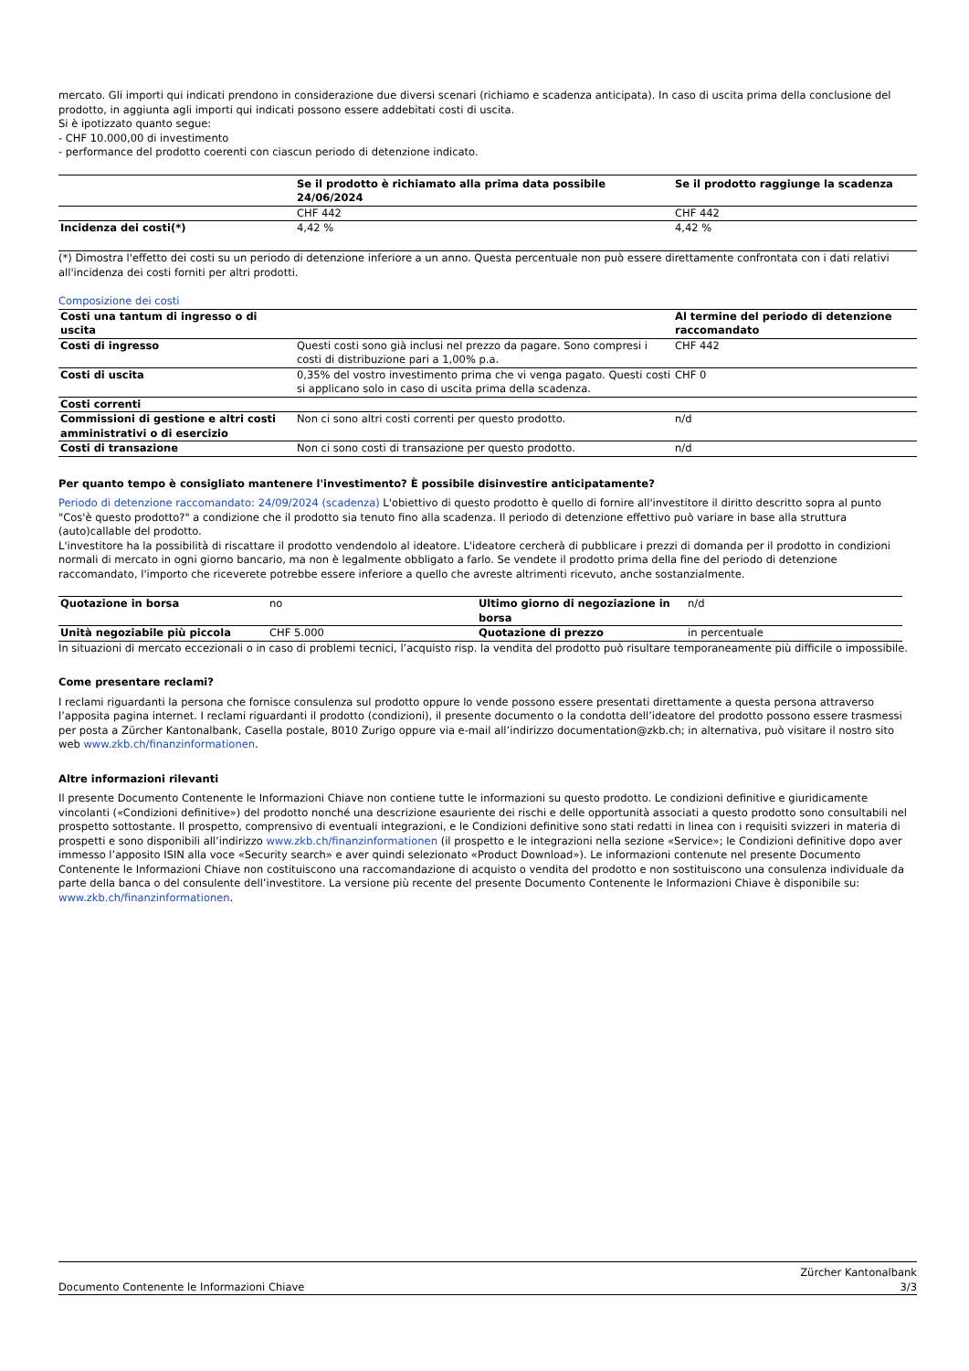mercato. Gli importi qui indicati prendono in considerazione due diversi scenari (richiamo e scadenza anticipata). In caso di uscita prima della conclusione del prodotto, in aggiunta agli importi qui indicati possono essere addebitati costi di uscita.
Si è ipotizzato quanto segue:
- CHF 10.000,00 di investimento
- performance del prodotto coerenti con ciascun periodo di detenzione indicato.
| | Se il prodotto è richiamato alla prima data possibile 24/06/2024 | Se il prodotto raggiunge la scadenza |
| --- | --- | --- |
| | CHF 442 | CHF 442 |
| Incidenza dei costi(*) | 4,42 % | 4,42 % |
(*) Dimostra l'effetto dei costi su un periodo di detenzione inferiore a un anno. Questa percentuale non può essere direttamente confrontata con i dati relativi all'incidenza dei costi forniti per altri prodotti.
Composizione dei costi
| Costi una tantum di ingresso o di uscita | | Al termine del periodo di detenzione raccomandato |
| Costi di ingresso | Questi costi sono già inclusi nel prezzo da pagare. Sono compresi i costi di distribuzione pari a 1,00% p.a. | CHF 442 |
| Costi di uscita | 0,35% del vostro investimento prima che vi venga pagato. Questi costi si applicano solo in caso di uscita prima della scadenza. | CHF 0 |
| Costi correnti | | |
| Commissioni di gestione e altri costi amministrativi o di esercizio | Non ci sono altri costi correnti per questo prodotto. | n/d |
| Costi di transazione | Non ci sono costi di transazione per questo prodotto. | n/d |
Per quanto tempo è consigliato mantenere l'investimento? È possibile disinvestire anticipatamente?
Periodo di detenzione raccomandato: 24/09/2024 (scadenza) L'obiettivo di questo prodotto è quello di fornire all'investitore il diritto descritto sopra al punto "Cos'è questo prodotto?" a condizione che il prodotto sia tenuto fino alla scadenza. Il periodo di detenzione effettivo può variare in base alla struttura (auto)callable del prodotto.
L'investitore ha la possibilità di riscattare il prodotto vendendolo al ideatore. L'ideatore cercherà di pubblicare i prezzi di domanda per il prodotto in condizioni normali di mercato in ogni giorno bancario, ma non è legalmente obbligato a farlo. Se vendete il prodotto prima della fine del periodo di detenzione raccomandato, l'importo che riceverete potrebbe essere inferiore a quello che avreste altrimenti ricevuto, anche sostanzialmente.
| Quotazione in borsa | no | Ultimo giorno di negoziazione in borsa | n/d |
| Unità negoziabile più piccola | CHF 5.000 | Quotazione di prezzo | in percentuale |
In situazioni di mercato eccezionali o in caso di problemi tecnici, l’acquisto risp. la vendita del prodotto può risultare temporaneamente più difficile o impossibile.
Come presentare reclami?
I reclami riguardanti la persona che fornisce consulenza sul prodotto oppure lo vende possono essere presentati direttamente a questa persona attraverso l’apposita pagina internet. I reclami riguardanti il prodotto (condizioni), il presente documento o la condotta dell’ideatore del prodotto possono essere trasmessi per posta a Zürcher Kantonalbank, Casella postale, 8010 Zurigo oppure via e-mail all’indirizzo documentation@zkb.ch; in alternativa, può visitare il nostro sito web www.zkb.ch/finanzinformationen.
Altre informazioni rilevanti
Il presente Documento Contenente le Informazioni Chiave non contiene tutte le informazioni su questo prodotto. Le condizioni definitive e giuridicamente vincolanti («Condizioni definitive») del prodotto nonché una descrizione esauriente dei rischi e delle opportunità associati a questo prodotto sono consultabili nel prospetto sottostante. Il prospetto, comprensivo di eventuali integrazioni, e le Condizioni definitive sono stati redatti in linea con i requisiti svizzeri in materia di prospetti e sono disponibili all’indirizzo www.zkb.ch/finanzinformationen (il prospetto e le integrazioni nella sezione «Service»; le Condizioni definitive dopo aver immesso l’apposito ISIN alla voce «Security search» e aver quindi selezionato «Product Download»). Le informazioni contenute nel presente Documento Contenente le Informazioni Chiave non costituiscono una raccomandazione di acquisto o vendita del prodotto e non sostituiscono una consulenza individuale da parte della banca o del consulente dell’investitore. La versione più recente del presente Documento Contenente le Informazioni Chiave è disponibile su: www.zkb.ch/finanzinformationen.
Documento Contenente le Informazioni Chiave Zürcher Kantonalbank
3/3